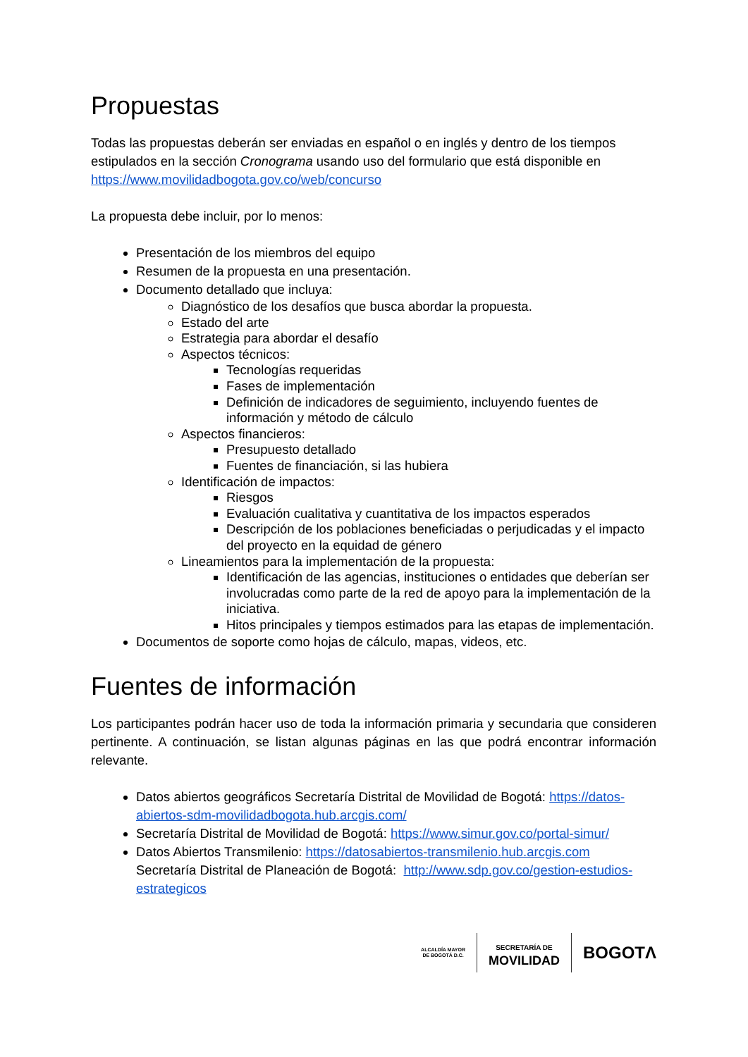Propuestas
Todas las propuestas deberán ser enviadas en español o en inglés y dentro de los tiempos estipulados en la sección Cronograma usando uso del formulario que está disponible en https://www.movilidadbogota.gov.co/web/concurso
La propuesta debe incluir, por lo menos:
Presentación de los miembros del equipo
Resumen de la propuesta en una presentación.
Documento detallado que incluya:
Diagnóstico de los desafíos que busca abordar la propuesta.
Estado del arte
Estrategia para abordar el desafío
Aspectos técnicos:
Tecnologías requeridas
Fases de implementación
Definición de indicadores de seguimiento, incluyendo fuentes de información y método de cálculo
Aspectos financieros:
Presupuesto detallado
Fuentes de financiación, si las hubiera
Identificación de impactos:
Riesgos
Evaluación cualitativa y cuantitativa de los impactos esperados
Descripción de los poblaciones beneficiadas o perjudicadas y el impacto del proyecto en la equidad de género
Lineamientos para la implementación de la propuesta:
Identificación de las agencias, instituciones o entidades que deberían ser involucradas como parte de la red de apoyo para la implementación de la iniciativa.
Hitos principales y tiempos estimados para las etapas de implementación.
Documentos de soporte como hojas de cálculo, mapas, videos, etc.
Fuentes de información
Los participantes podrán hacer uso de toda la información primaria y secundaria que consideren pertinente. A continuación, se listan algunas páginas en las que podrá encontrar información relevante.
Datos abiertos geográficos Secretaría Distrital de Movilidad de Bogotá: https://datos-abiertos-sdm-movilidadbogota.hub.arcgis.com/
Secretaría Distrital de Movilidad de Bogotá: https://www.simur.gov.co/portal-simur/
Datos Abiertos Transmilenio: https://datosabiertos-transmilenio.hub.arcgis.com
Secretaría Distrital de Planeación de Bogotá: http://www.sdp.gov.co/gestion-estudios-estrategicos
ALCALDÍA MAYOR
DE BOGOTÁ D.C.
SECRETARÍA DE
MOVILIDAD
BOGOTΛ